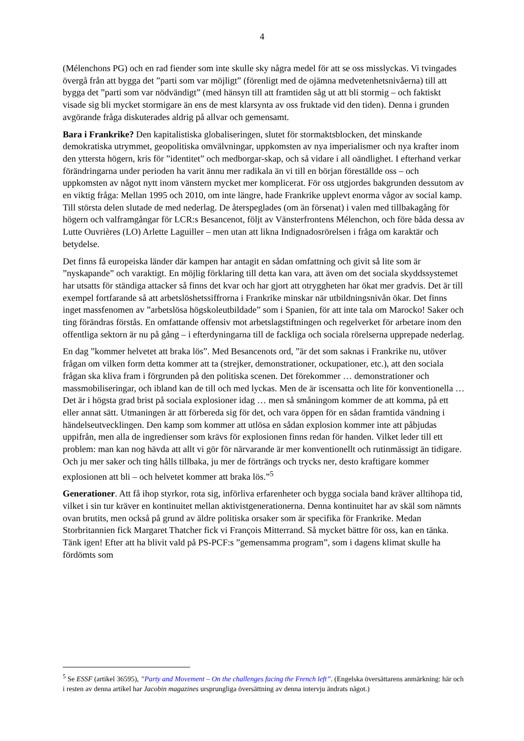4
(Mélenchons PG) och en rad fiender som inte skulle sky några medel för att se oss misslyckas. Vi tvingades övergå från att bygga det ”parti som var möjligt” (förenligt med de ojämna medvetenhetsnivåerna) till att bygga det ”parti som var nödvändigt” (med hänsyn till att framtiden såg ut att bli stormig – och faktiskt visade sig bli mycket stormigare än ens de mest klarsynta av oss fruktade vid den tiden). Denna i grunden avgörande fråga diskuterades aldrig på allvar och gemensamt.
Bara i Frankrike? Den kapitalistiska globaliseringen, slutet för stormaktsblocken, det minskande demokratiska utrymmet, geopolitiska omvälvningar, uppkomsten av nya imperialismer och nya krafter inom den yttersta högern, kris för ”identitet” och medborgar-skap, och så vidare i all oändlighet. I efterhand verkar förändringarna under perioden ha varit ännu mer radikala än vi till en början föreställde oss – och uppkomsten av något nytt inom vänstern mycket mer komplicerat. För oss utgjordes bakgrunden dessutom av en viktig fråga: Mellan 1995 och 2010, om inte längre, hade Frankrike upplevt enorma vågor av social kamp. Till största delen slutade de med nederlag. De återspeglades (om än försenat) i valen med tillbakagång för högern och valframgångar för LCR:s Besancenot, följt av Vänsterfrontens Mélenchon, och före båda dessa av Lutte Ouvrières (LO) Arlette Laguiller – men utan att likna Indignadosrörelsen i fråga om karaktär och betydelse.
Det finns få europeiska länder där kampen har antagit en sådan omfattning och givit så lite som är ”nyskapande” och varaktigt. En möjlig förklaring till detta kan vara, att även om det sociala skyddssystemet har utsatts för ständiga attacker så finns det kvar och har gjort att otryggheten har ökat mer gradvis. Det är till exempel fortfarande så att arbetslöshetssiffrorna i Frankrike minskar när utbildningsnivån ökar. Det finns inget massfenomen av ”arbetslösa högskoleutbildade” som i Spanien, för att inte tala om Marocko! Saker och ting förändras förstås. En omfattande offensiv mot arbetslagstiftningen och regelverket för arbetare inom den offentliga sektorn är nu på gång – i efterdyningarna till de fackliga och sociala rörelserna upprepade nederlag.
En dag ”kommer helvetet att braka lös”. Med Besancenots ord, ”är det som saknas i Frankrike nu, utöver frågan om vilken form detta kommer att ta (strejker, demonstrationer, ockupationer, etc.), att den sociala frågan ska kliva fram i förgrunden på den politiska scenen. Det förekommer … demonstrationer och massmobiliseringar, och ibland kan de till och med lyckas. Men de är iscensatta och lite för konventionella … Det är i högsta grad brist på sociala explosioner idag … men så småningom kommer de att komma, på ett eller annat sätt. Utmaningen är att förbereda sig för det, och vara öppen för en sådan framtida vändning i händelseutvecklingen. Den kamp som kommer att utlösa en sådan explosion kommer inte att påbjudas uppifrån, men alla de ingredienser som krävs för explosionen finns redan för handen. Vilket leder till ett problem: man kan nog hävda att allt vi gör för närvarande är mer konventionellt och rutinmässigt än tidigare. Och ju mer saker och ting hålls tillbaka, ju mer de förträngs och trycks ner, desto kraftigare kommer explosionen att bli – och helvetet kommer att braka lös.”<sup>5</sup>
Generationer. Att få ihop styrkor, rota sig, införliva erfarenheter och bygga sociala band kräver alltihopa tid, vilket i sin tur kräver en kontinuitet mellan aktivistgenerationerna. Denna kontinuitet har av skäl som nämnts ovan brutits, men också på grund av äldre politiska orsaker som är specifika för Frankrike. Medan Storbritannien fick Margaret Thatcher fick vi François Mitterrand. Så mycket bättre för oss, kan en tänka. Tänk igen! Efter att ha blivit vald på PS-PCF:s ”gemensamma program”, som i dagens klimat skulle ha fördömts som
<sup>5</sup> Se ESSF (artikel 36595), ”Party and Movement – On the challenges facing the French left”. (Engelska översättarens anmärkning: här och i resten av denna artikel har Jacobin magazines ursprungliga översättning av denna intervju ändrats något.)